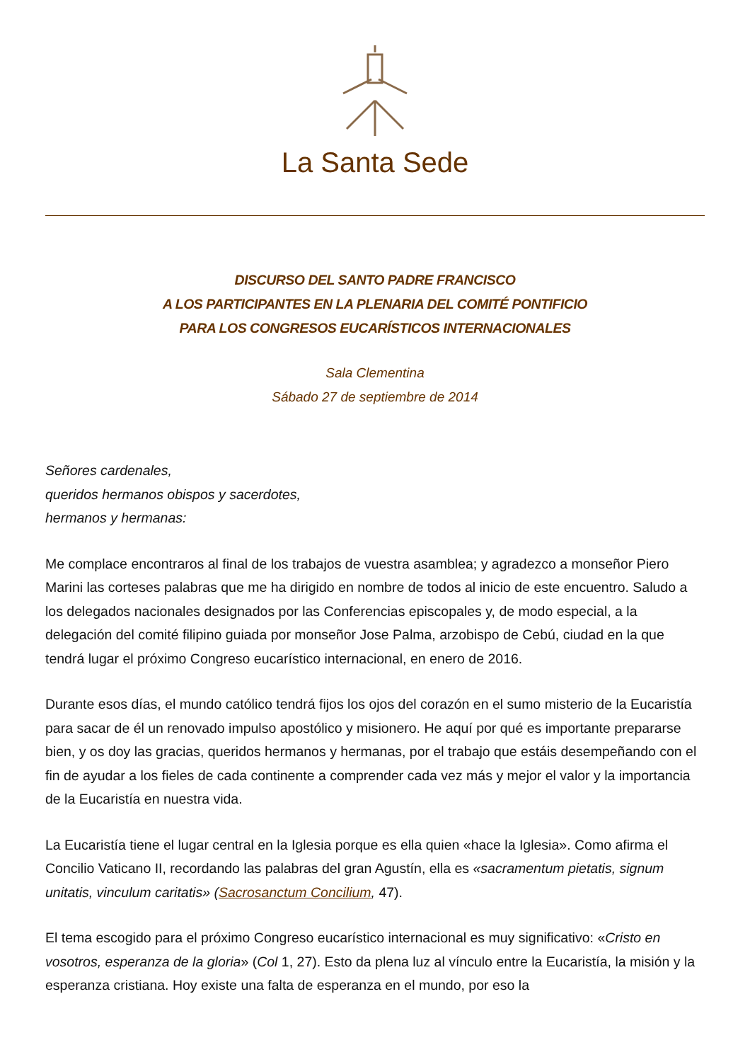La Santa Sede
DISCURSO DEL SANTO PADRE FRANCISCO
A LOS PARTICIPANTES EN LA PLENARIA DEL COMITÉ PONTIFICIO
PARA LOS CONGRESOS EUCARÍSTICOS INTERNACIONALES
Sala Clementina
Sábado 27 de septiembre de 2014
Señores cardenales,
queridos hermanos obispos y sacerdotes,
hermanos y hermanas:
Me complace encontraros al final de los trabajos de vuestra asamblea; y agradezco a monseñor Piero Marini las corteses palabras que me ha dirigido en nombre de todos al inicio de este encuentro. Saludo a los delegados nacionales designados por las Conferencias episcopales y, de modo especial, a la delegación del comité filipino guiada por monseñor Jose Palma, arzobispo de Cebú, ciudad en la que tendrá lugar el próximo Congreso eucarístico internacional, en enero de 2016.
Durante esos días, el mundo católico tendrá fijos los ojos del corazón en el sumo misterio de la Eucaristía para sacar de él un renovado impulso apostólico y misionero. He aquí por qué es importante prepararse bien, y os doy las gracias, queridos hermanos y hermanas, por el trabajo que estáis desempeñando con el fin de ayudar a los fieles de cada continente a comprender cada vez más y mejor el valor y la importancia de la Eucaristía en nuestra vida.
La Eucaristía tiene el lugar central en la Iglesia porque es ella quien «hace la Iglesia». Como afirma el Concilio Vaticano II, recordando las palabras del gran Agustín, ella es «sacramentum pietatis, signum unitatis, vinculum caritatis» (Sacrosanctum Concilium, 47).
El tema escogido para el próximo Congreso eucarístico internacional es muy significativo: «Cristo en vosotros, esperanza de la gloria» (Col 1, 27). Esto da plena luz al vínculo entre la Eucaristía, la misión y la esperanza cristiana. Hoy existe una falta de esperanza en el mundo, por eso la